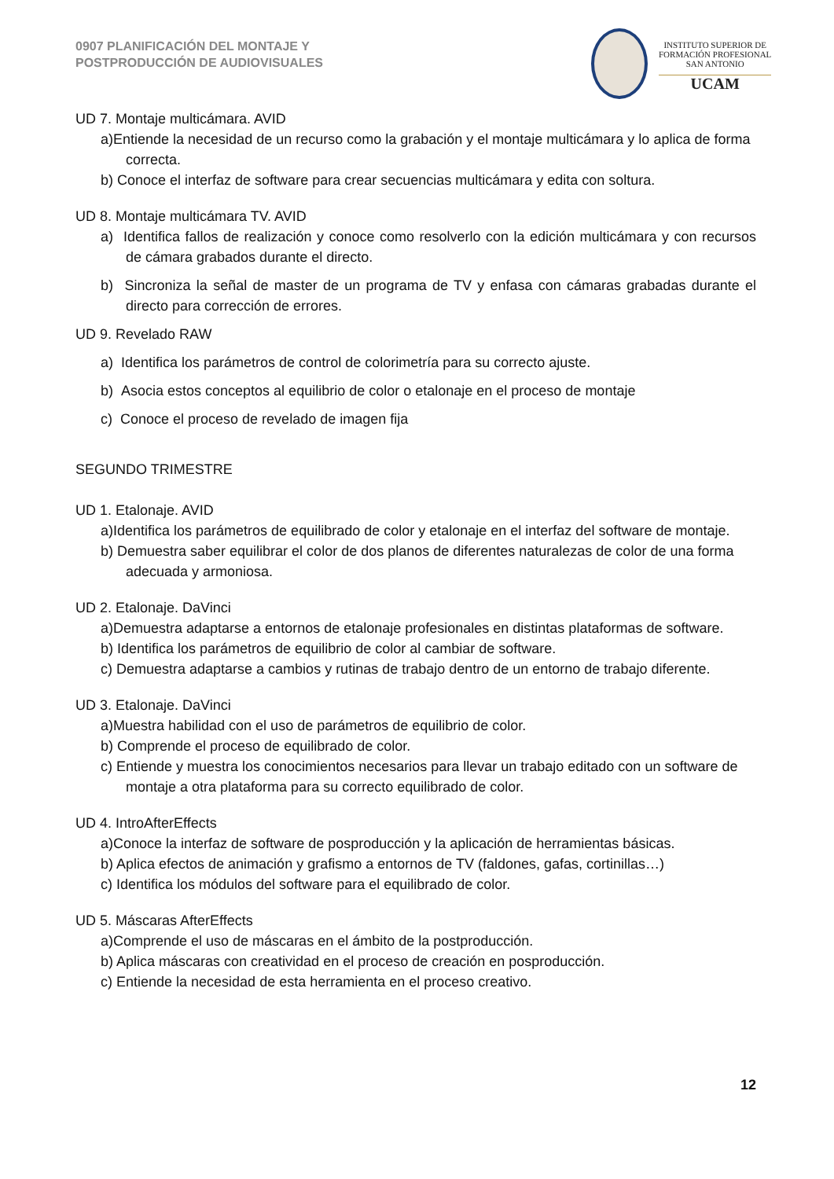0907 PLANIFICACIÓN DEL MONTAJE Y
POSTPRODUCCIÓN DE AUDIOVISUALES
INSTITUTO SUPERIOR DE
FORMACIÓN PROFESIONAL
SAN ANTONIO
UCAM
UD 7. Montaje multicámara. AVID
a)Entiende la necesidad de un recurso como la grabación y el montaje multicámara y lo aplica de forma correcta.
b) Conoce el interfaz de software para crear secuencias multicámara y edita con soltura.
UD 8. Montaje multicámara TV. AVID
a) Identifica fallos de realización y conoce como resolverlo con la edición multicámara y con recursos de cámara grabados durante el directo.
b) Sincroniza la señal de master de un programa de TV y enfasa con cámaras grabadas durante el directo para corrección de errores.
UD 9. Revelado RAW
a) Identifica los parámetros de control de colorimetría para su correcto ajuste.
b) Asocia estos conceptos al equilibrio de color o etalonaje en el proceso de montaje
c) Conoce el proceso de revelado de imagen fija
SEGUNDO TRIMESTRE
UD 1. Etalonaje. AVID
a)Identifica los parámetros de equilibrado de color y etalonaje en el interfaz del software de montaje.
b) Demuestra saber equilibrar el color de dos planos de diferentes naturalezas de color de una forma adecuada y armoniosa.
UD 2. Etalonaje. DaVinci
a)Demuestra adaptarse a entornos de etalonaje profesionales en distintas plataformas de software.
b) Identifica los parámetros de equilibrio de color al cambiar de software.
c) Demuestra adaptarse a cambios y rutinas de trabajo dentro de un entorno de trabajo diferente.
UD 3. Etalonaje. DaVinci
a)Muestra habilidad con el uso de parámetros de equilibrio de color.
b) Comprende el proceso de equilibrado de color.
c) Entiende y muestra los conocimientos necesarios para llevar un trabajo editado con un software de montaje a otra plataforma para su correcto equilibrado de color.
UD 4. IntroAfterEffects
a)Conoce la interfaz de software de posproducción y la aplicación de herramientas básicas.
b) Aplica efectos de animación y grafismo a entornos de TV (faldones, gafas, cortinillas…)
c) Identifica los módulos del software para el equilibrado de color.
UD 5. Máscaras AfterEffects
a)Comprende el uso de máscaras en el ámbito de la postproducción.
b) Aplica máscaras con creatividad en el proceso de creación en posproducción.
c) Entiende la necesidad de esta herramienta en el proceso creativo.
12